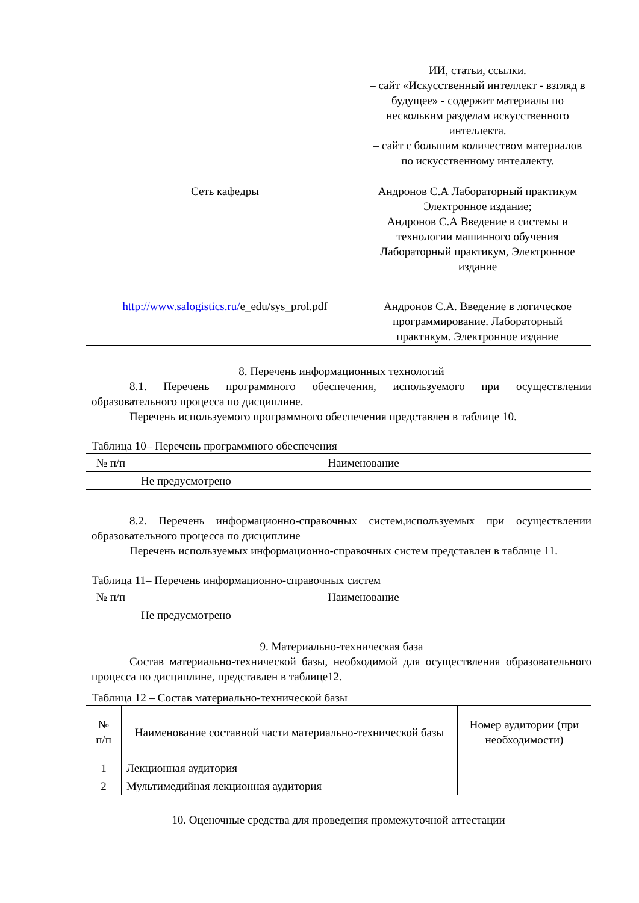| | ИИ, статьи, ссылки. – сайт «Искусственный интеллект - взгляд в будущее» - содержит материалы по нескольким разделам искусственного интеллекта. – сайт с большим количеством материалов по искусственному интеллекту. |
| Сеть кафедры | Андронов С.А Лабораторный практикум Электронное издание; Андронов С.А Введение в системы и технологии машинного обучения Лабораторный практикум, Электронное издание |
| http://www.salogistics.ru/ e_edu/sys_prol.pdf | Андронов С.А. Введение в логическое программирование. Лабораторный практикум. Электронное издание |
8. Перечень информационных технологий
8.1. Перечень программного обеспечения, используемого при осуществлении образовательного процесса по дисциплине.
Перечень используемого программного обеспечения представлен в таблице 10.
Таблица 10– Перечень программного обеспечения
| № п/п | Наименование |
| | Не предусмотрено |
8.2. Перечень информационно-справочных систем,используемых при осуществлении образовательного процесса по дисциплине
Перечень используемых информационно-справочных систем представлен в таблице 11.
Таблица 11– Перечень информационно-справочных систем
| № п/п | Наименование |
| | Не предусмотрено |
9. Материально-техническая база
Состав материально-технической базы, необходимой для осуществления образовательного процесса по дисциплине, представлен в таблице12.
Таблица 12 – Состав материально-технической базы
| № п/п | Наименование составной части материально-технической базы | Номер аудитории (при необходимости) |
| 1 | Лекционная аудитория | |
| 2 | Мультимедийная лекционная аудитория | |
10. Оценочные средства для проведения промежуточной аттестации